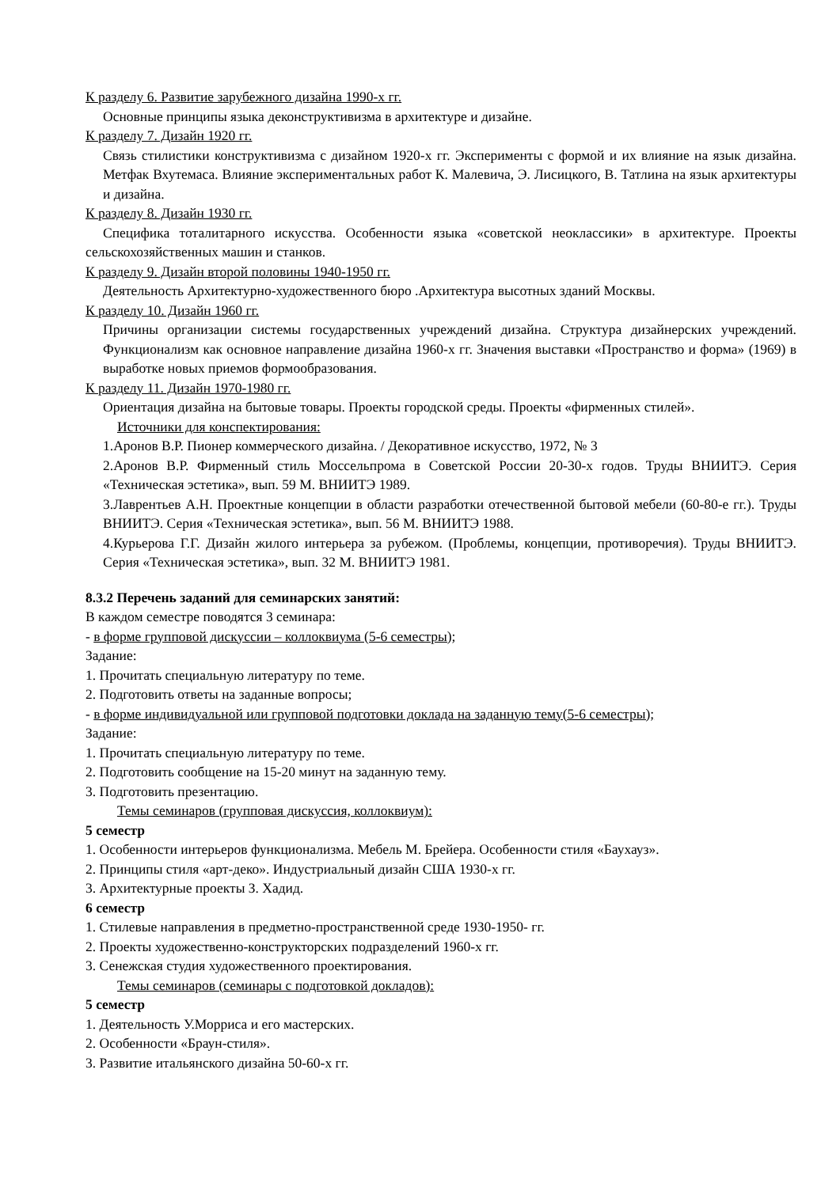К разделу 6. Развитие зарубежного дизайна 1990-х гг.
Основные принципы языка деконструктивизма в архитектуре и дизайне.
К разделу 7. Дизайн 1920 гг.
Связь стилистики конструктивизма с дизайном 1920-х гг. Эксперименты с формой и их влияние на язык дизайна. Метфак Вхутемаса. Влияние экспериментальных работ К. Малевича, Э. Лисицкого, В. Татлина на язык архитектуры и дизайна.
К разделу 8. Дизайн 1930 гг.
Специфика тоталитарного искусства. Особенности языка «советской неоклассики» в архитектуре. Проекты сельскохозяйственных машин и станков.
К разделу 9. Дизайн второй половины 1940-1950 гг.
Деятельность Архитектурно-художественного бюро .Архитектура высотных зданий Москвы.
К разделу 10. Дизайн 1960 гг.
Причины организации системы государственных учреждений дизайна. Структура дизайнерских учреждений. Функционализм как основное направление дизайна 1960-х гг. Значения выставки «Пространство и форма» (1969) в выработке новых приемов формообразования.
К разделу 11. Дизайн 1970-1980 гг.
Ориентация дизайна на бытовые товары. Проекты городской среды. Проекты «фирменных стилей».
Источники для конспектирования:
1.Аронов В.Р. Пионер коммерческого дизайна. / Декоративное искусство, 1972, № 3
2.Аронов В.Р. Фирменный стиль Моссельпрома в Советской России 20-30-х годов. Труды ВНИИТЭ. Серия «Техническая эстетика», вып. 59 М. ВНИИТЭ 1989.
3.Лаврентьев А.Н. Проектные концепции в области разработки отечественной бытовой мебели (60-80-е гг.). Труды ВНИИТЭ. Серия «Техническая эстетика», вып. 56 М. ВНИИТЭ 1988.
4.Курьерова Г.Г. Дизайн жилого интерьера за рубежом. (Проблемы, концепции, противоречия). Труды ВНИИТЭ. Серия «Техническая эстетика», вып. 32 М. ВНИИТЭ 1981.
8.3.2 Перечень заданий для семинарских занятий:
В каждом семестре поводятся 3 семинара:
- в форме групповой дискуссии – коллоквиума (5-6 семестры);
Задание:
1. Прочитать специальную литературу по теме.
2. Подготовить ответы на заданные вопросы;
- в форме индивидуальной или групповой подготовки доклада на заданную тему(5-6 семестры);
Задание:
1. Прочитать специальную литературу по теме.
2. Подготовить сообщение на 15-20 минут на заданную тему.
3. Подготовить презентацию.
Темы семинаров (групповая дискуссия, коллоквиум):
5 семестр
1. Особенности интерьеров функционализма. Мебель М. Брейера. Особенности стиля «Баухауз».
2. Принципы стиля «арт-деко». Индустриальный дизайн США 1930-х гг.
3. Архитектурные проекты З. Хадид.
6 семестр
1. Стилевые направления в предметно-пространственной среде 1930-1950- гг.
2. Проекты художественно-конструкторских подразделений 1960-х гг.
3. Сенежская студия художественного проектирования.
Темы семинаров (семинары с подготовкой докладов):
5 семестр
1. Деятельность У.Морриса и его мастерских.
2. Особенности «Браун-стиля».
3. Развитие итальянского дизайна 50-60-х гг.